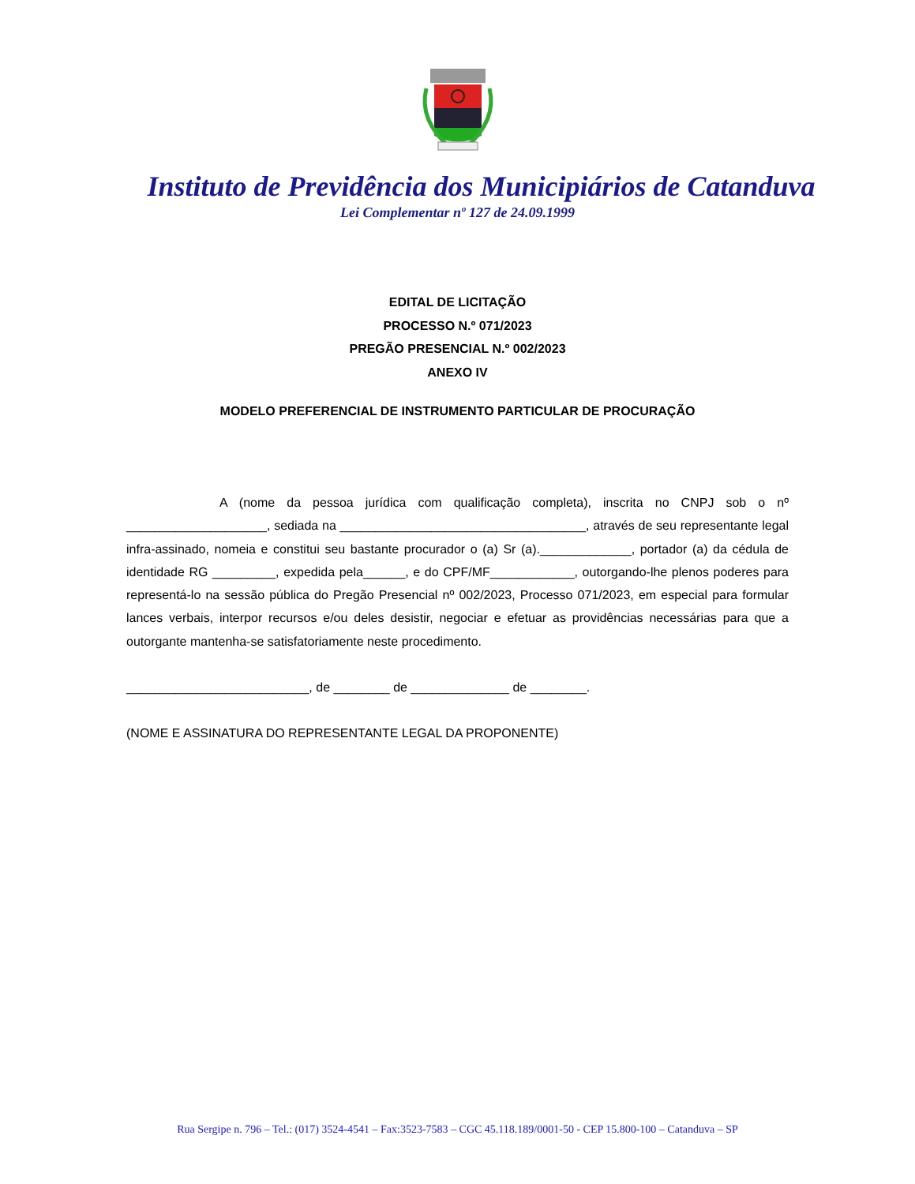Instituto de Previdência dos Municipiários de Catanduva
Lei Complementar nº 127 de 24.09.1999
EDITAL DE LICITAÇÃO
PROCESSO N.º 071/2023
PREGÃO PRESENCIAL N.º 002/2023
ANEXO IV
MODELO PREFERENCIAL DE INSTRUMENTO PARTICULAR DE PROCURAÇÃO
A (nome da pessoa jurídica com qualificação completa), inscrita no CNPJ sob o nº ____________________, sediada na ___________________________________, através de seu representante legal infra-assinado, nomeia e constitui seu bastante procurador o (a) Sr (a)._____________, portador (a) da cédula de identidade RG _________, expedida pela______, e do CPF/MF____________, outorgando-lhe plenos poderes para representá-lo na sessão pública do Pregão Presencial nº 002/2023, Processo 071/2023, em especial para formular lances verbais, interpor recursos e/ou deles desistir, negociar e efetuar as providências necessárias para que a outorgante mantenha-se satisfatoriamente neste procedimento.
__________________________, de ________ de ______________ de ________.
(NOME E ASSINATURA DO REPRESENTANTE LEGAL DA PROPONENTE)
Rua Sergipe n. 796 – Tel.: (017) 3524-4541 – Fax:3523-7583 – CGC 45.118.189/0001-50 - CEP 15.800-100 – Catanduva – SP